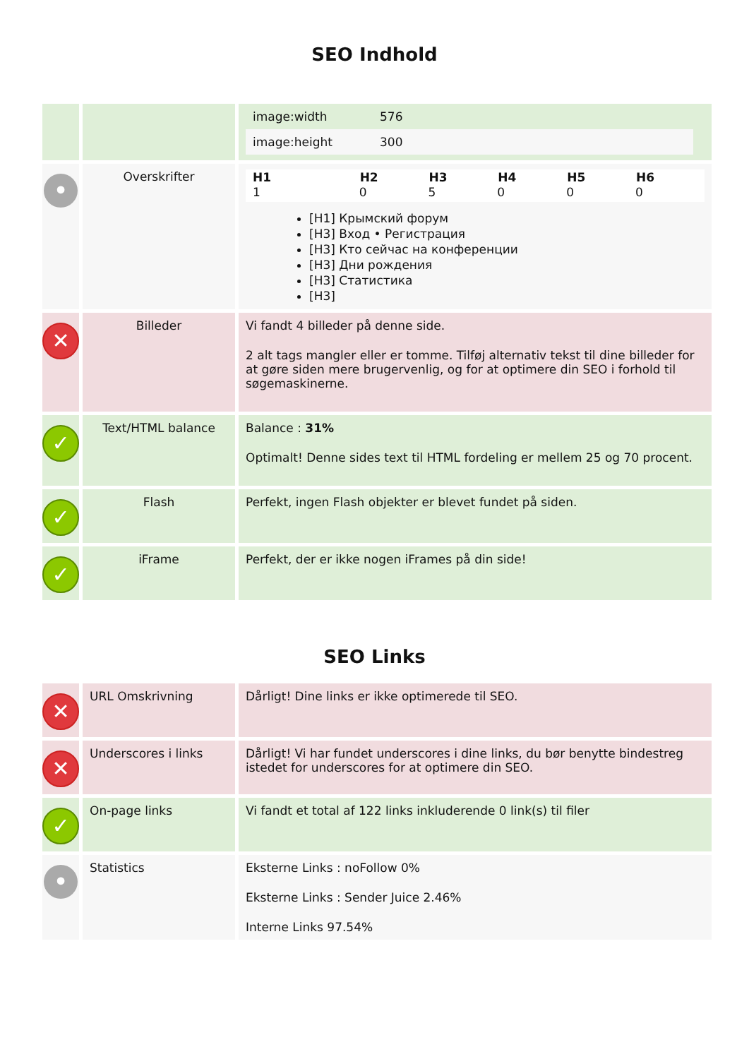SEO Indhold
| | | / image:width / 576 / / image:height / 300 / |
| • | Overskrifter | / H1 / H2 / H3 / H4 / H5 / H6 / / --- / --- / --- / --- / --- / --- / / 1 / 0 / 5 / 0 / 0 / 0 / [H1] Крымский форум [H3] Вход • Регистрация [H3] Кто сейчас на конференции [H3] Дни рождения [H3] Статистика [H3] |
| ✕ | Billeder | Vi fandt 4 billeder på denne side. 2 alt tags mangler eller er tomme. Tilføj alternativ tekst til dine billeder for at gøre siden mere brugervenlig, og for at optimere din SEO i forhold til søgemaskinerne. |
| ✓ | Text/HTML balance | Balance : 31% Optimalt! Denne sides text til HTML fordeling er mellem 25 og 70 procent. |
| ✓ | Flash | Perfekt, ingen Flash objekter er blevet fundet på siden. |
| ✓ | iFrame | Perfekt, der er ikke nogen iFrames på din side! |
SEO Links
| ✕ | URL Omskrivning | Dårligt! Dine links er ikke optimerede til SEO. |
| ✕ | Underscores i links | Dårligt! Vi har fundet underscores i dine links, du bør benytte bindestreg istedet for underscores for at optimere din SEO. |
| ✓ | On-page links | Vi fandt et total af 122 links inkluderende 0 link(s) til filer |
| • | Statistics | Eksterne Links : noFollow 0% Eksterne Links : Sender Juice 2.46% Interne Links 97.54% |